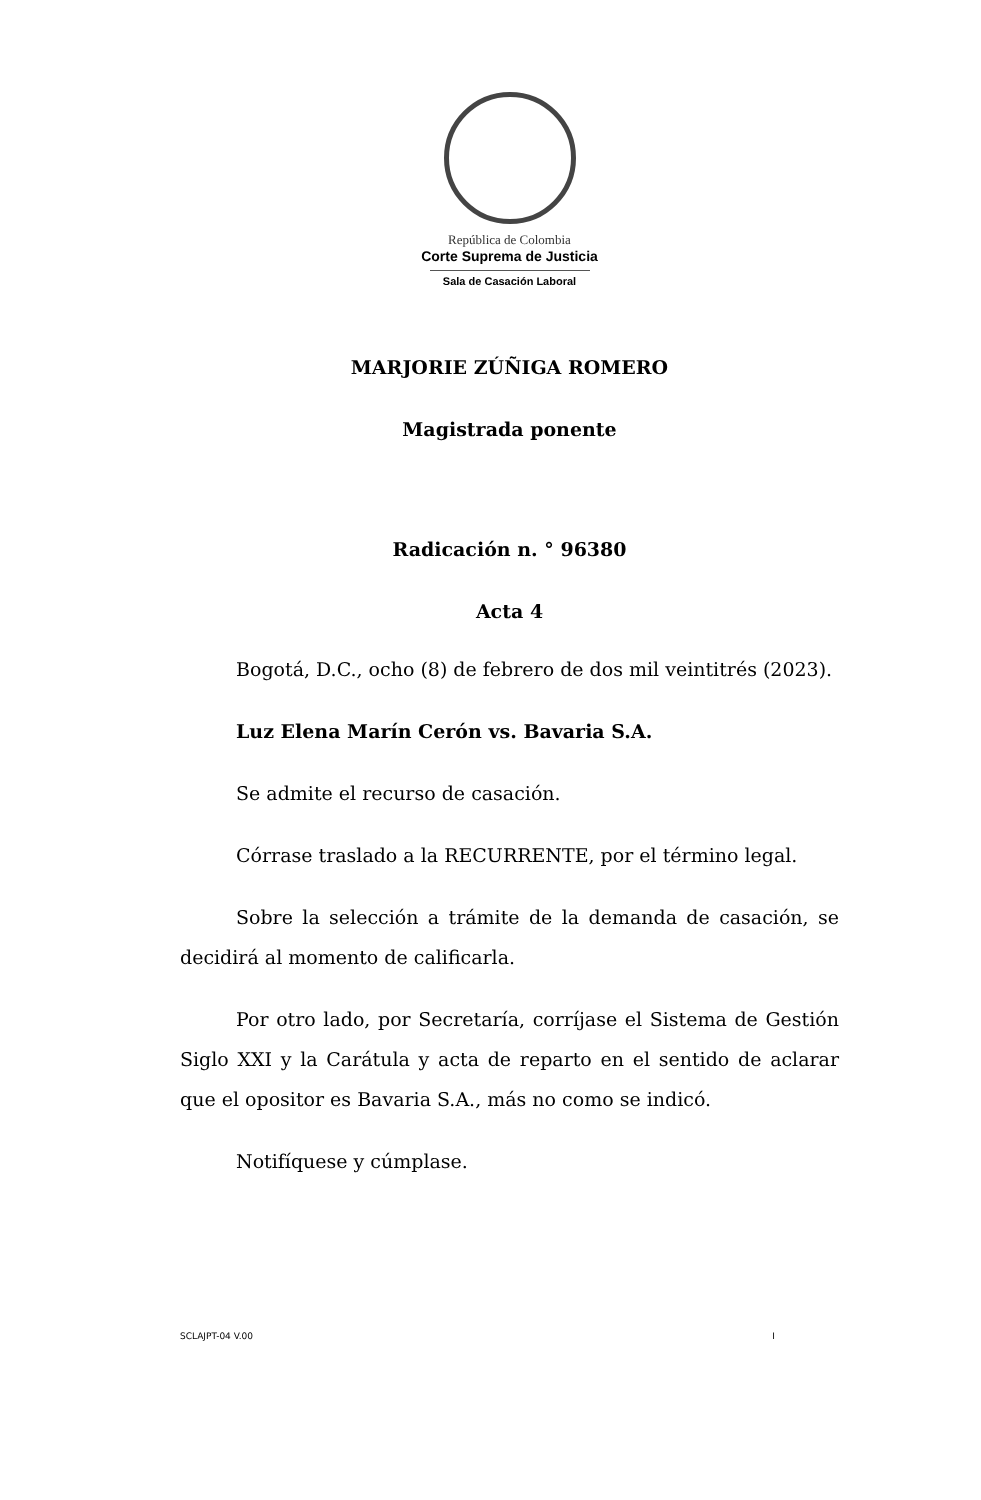República de Colombia
Corte Suprema de Justicia
Sala de Casación Laboral
MARJORIE ZÚÑIGA ROMERO
Magistrada ponente
Radicación n. ° 96380
Acta 4
Bogotá, D.C., ocho (8) de febrero de dos mil veintitrés (2023).
Luz Elena Marín Cerón vs. Bavaria S.A.
Se admite el recurso de casación.
Córrase traslado a la RECURRENTE, por el término legal.
Sobre la selección a trámite de la demanda de casación, se decidirá al momento de calificarla.
Por otro lado, por Secretaría, corríjase el Sistema de Gestión Siglo XXI y la Carátula y acta de reparto en el sentido de aclarar que el opositor es Bavaria S.A., más no como se indicó.
Notifíquese y cúmplase.
SCLAJPT-04 V.00 I